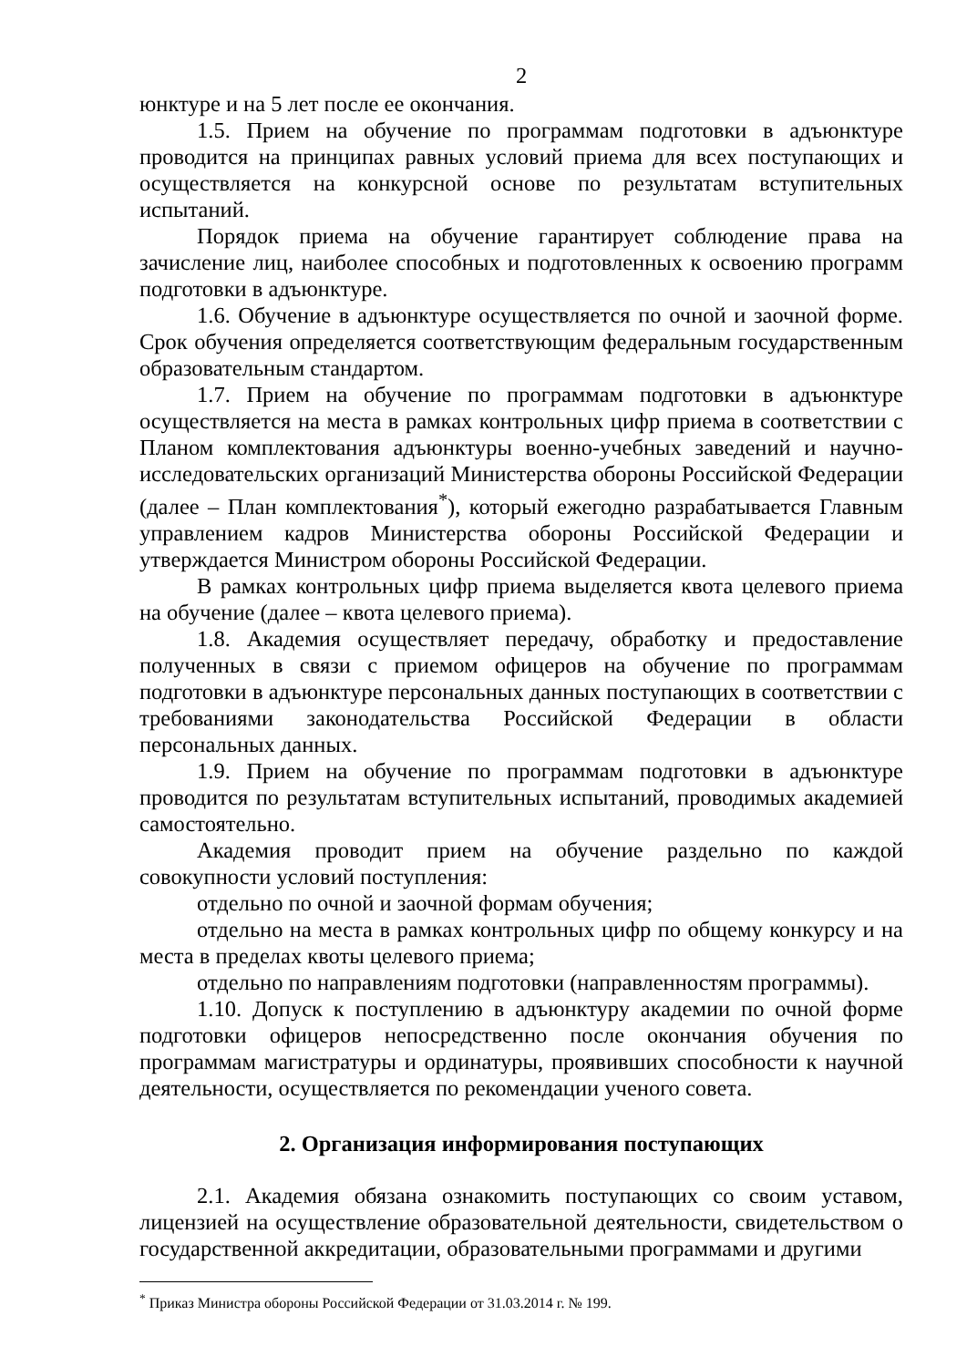2
юнктуре и на 5 лет после ее окончания.
1.5. Прием на обучение по программам подготовки в адъюнктуре проводится на принципах равных условий приема для всех поступающих и осуществляется на конкурсной основе по результатам вступительных испытаний.
Порядок приема на обучение гарантирует соблюдение права на зачисление лиц, наиболее способных и подготовленных к освоению программ подготовки в адъюнктуре.
1.6. Обучение в адъюнктуре осуществляется по очной и заочной форме. Срок обучения определяется соответствующим федеральным государственным образовательным стандартом.
1.7. Прием на обучение по программам подготовки в адъюнктуре осуществляется на места в рамках контрольных цифр приема в соответствии с Планом комплектования адъюнктуры военно-учебных заведений и научно-исследовательских организаций Министерства обороны Российской Федерации (далее – План комплектования<sup>*</sup>), который ежегодно разрабатывается Главным управлением кадров Министерства обороны Российской Федерации и утверждается Министром обороны Российской Федерации.
В рамках контрольных цифр приема выделяется квота целевого приема на обучение (далее – квота целевого приема).
1.8. Академия осуществляет передачу, обработку и предоставление полученных в связи с приемом офицеров на обучение по программам подготовки в адъюнктуре персональных данных поступающих в соответствии с требованиями законодательства Российской Федерации в области персональных данных.
1.9. Прием на обучение по программам подготовки в адъюнктуре проводится по результатам вступительных испытаний, проводимых академией самостоятельно.
Академия проводит прием на обучение раздельно по каждой совокупности условий поступления:
отдельно по очной и заочной формам обучения;
отдельно на места в рамках контрольных цифр по общему конкурсу и на места в пределах квоты целевого приема;
отдельно по направлениям подготовки (направленностям программы).
1.10. Допуск к поступлению в адъюнктуру академии по очной форме подготовки офицеров непосредственно после окончания обучения по программам магистратуры и ординатуры, проявивших способности к научной деятельности, осуществляется по рекомендации ученого совета.
2. Организация информирования поступающих
2.1. Академия обязана ознакомить поступающих со своим уставом, лицензией на осуществление образовательной деятельности, свидетельством о государственной аккредитации, образовательными программами и другими
<sup>*</sup> Приказ Министра обороны Российской Федерации от 31.03.2014 г. № 199.